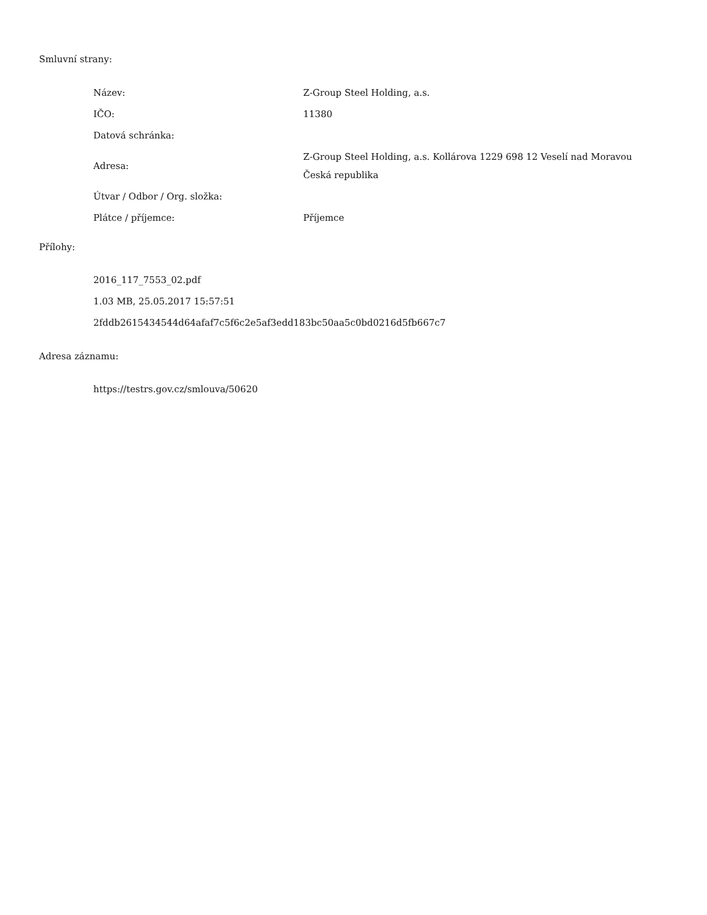Smluvní strany:
| Název: | Z-Group Steel Holding, a.s. |
| IČO: | 11380 |
| Datová schránka: | |
| Adresa: | Z-Group Steel Holding, a.s. Kollárova 1229 698 12 Veselí nad Moravou Česká republika |
| Útvar / Odbor / Org. složka: | |
| Plátce / příjemce: | Příjemce |
Přílohy:
2016_117_7553_02.pdf
1.03 MB, 25.05.2017 15:57:51
2fddb2615434544d64afaf7c5f6c2e5af3edd183bc50aa5c0bd0216d5fb667c7
Adresa záznamu:
https://testrs.gov.cz/smlouva/50620